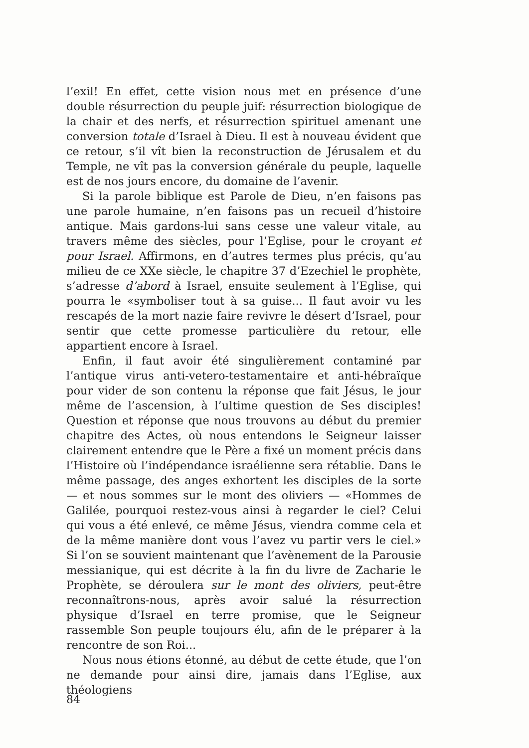l’exil! En effet, cette vision nous met en présence d’une double résurrection du peuple juif: résurrection biologique de la chair et des nerfs, et résurrection spirituel amenant une conversion totale d’Israel à Dieu. Il est à nouveau évident que ce retour, s’il vît bien la reconstruction de Jérusalem et du Temple, ne vît pas la conversion générale du peuple, laquelle est de nos jours encore, du domaine de l’avenir.
Si la parole biblique est Parole de Dieu, n’en faisons pas une parole humaine, n’en faisons pas un recueil d’histoire antique. Mais gardons-lui sans cesse une valeur vitale, au travers même des siècles, pour l’Eglise, pour le croyant et pour Israel. Affirmons, en d’autres termes plus précis, qu’au milieu de ce XXe siècle, le chapitre 37 d’Ezechiel le prophète, s’adresse d’abord à Israel, ensuite seulement à l’Eglise, qui pourra le «symboliser tout à sa guise... Il faut avoir vu les rescapés de la mort nazie faire revivre le désert d’Israel, pour sentir que cette promesse particulière du retour, elle appartient encore à Israel.
Enfin, il faut avoir été singulièrement contaminé par l’antique virus anti-vetero-testamentaire et anti-hébraïque pour vider de son contenu la réponse que fait Jésus, le jour même de l’ascension, à l’ultime question de Ses disciples! Question et réponse que nous trouvons au début du premier chapitre des Actes, où nous entendons le Seigneur laisser clairement entendre que le Père a fixé un moment précis dans l’Histoire où l’indépendance israélienne sera rétablie. Dans le même passage, des anges exhortent les disciples de la sorte — et nous sommes sur le mont des oliviers — «Hommes de Galilée, pourquoi restez-vous ainsi à regarder le ciel? Celui qui vous a été enlevé, ce même Jésus, viendra comme cela et de la même manière dont vous l’avez vu partir vers le ciel.» Si l’on se souvient maintenant que l’avènement de la Parousie messianique, qui est décrite à la fin du livre de Zacharie le Prophète, se déroulera sur le mont des oliviers, peut-être reconnaîtrons-nous, après avoir salué la résurrection physique d’Israel en terre promise, que le Seigneur rassemble Son peuple toujours élu, afin de le préparer à la rencontre de son Roi...
Nous nous étions étonné, au début de cette étude, que l’on ne demande pour ainsi dire, jamais dans l’Eglise, aux théologiens
84